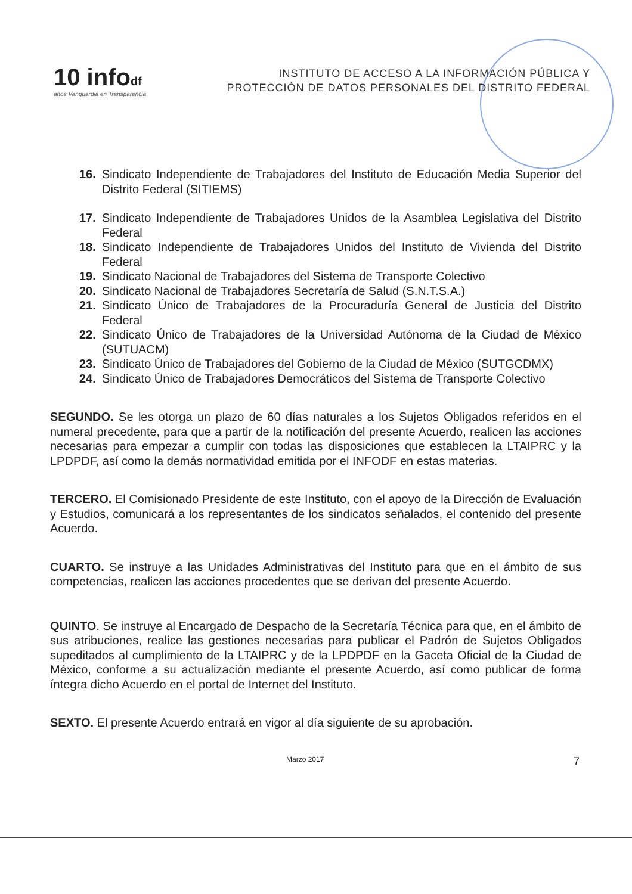10 infodf
años Vanguardia en Transparencia
INSTITUTO DE ACCESO A LA INFORMACIÓN PÚBLICA Y
PROTECCIÓN DE DATOS PERSONALES DEL DISTRITO FEDERAL
16. Sindicato Independiente de Trabajadores del Instituto de Educación Media Superior del Distrito Federal (SITIEMS)
17. Sindicato Independiente de Trabajadores Unidos de la Asamblea Legislativa del Distrito Federal
18. Sindicato Independiente de Trabajadores Unidos del Instituto de Vivienda del Distrito Federal
19. Sindicato Nacional de Trabajadores del Sistema de Transporte Colectivo
20. Sindicato Nacional de Trabajadores Secretaría de Salud (S.N.T.S.A.)
21. Sindicato Único de Trabajadores de la Procuraduría General de Justicia del Distrito Federal
22. Sindicato Único de Trabajadores de la Universidad Autónoma de la Ciudad de México (SUTUACM)
23. Sindicato Único de Trabajadores del Gobierno de la Ciudad de México (SUTGCDMX)
24. Sindicato Único de Trabajadores Democráticos del Sistema de Transporte Colectivo
SEGUNDO. Se les otorga un plazo de 60 días naturales a los Sujetos Obligados referidos en el numeral precedente, para que a partir de la notificación del presente Acuerdo, realicen las acciones necesarias para empezar a cumplir con todas las disposiciones que establecen la LTAIPRC y la LPDPDF, así como la demás normatividad emitida por el INFODF en estas materias.
TERCERO. El Comisionado Presidente de este Instituto, con el apoyo de la Dirección de Evaluación y Estudios, comunicará a los representantes de los sindicatos señalados, el contenido del presente Acuerdo.
CUARTO. Se instruye a las Unidades Administrativas del Instituto para que en el ámbito de sus competencias, realicen las acciones procedentes que se derivan del presente Acuerdo.
QUINTO. Se instruye al Encargado de Despacho de la Secretaría Técnica para que, en el ámbito de sus atribuciones, realice las gestiones necesarias para publicar el Padrón de Sujetos Obligados supeditados al cumplimiento de la LTAIPRC y de la LPDPDF en la Gaceta Oficial de la Ciudad de México, conforme a su actualización mediante el presente Acuerdo, así como publicar de forma íntegra dicho Acuerdo en el portal de Internet del Instituto.
SEXTO. El presente Acuerdo entrará en vigor al día siguiente de su aprobación.
Marzo 2017 7